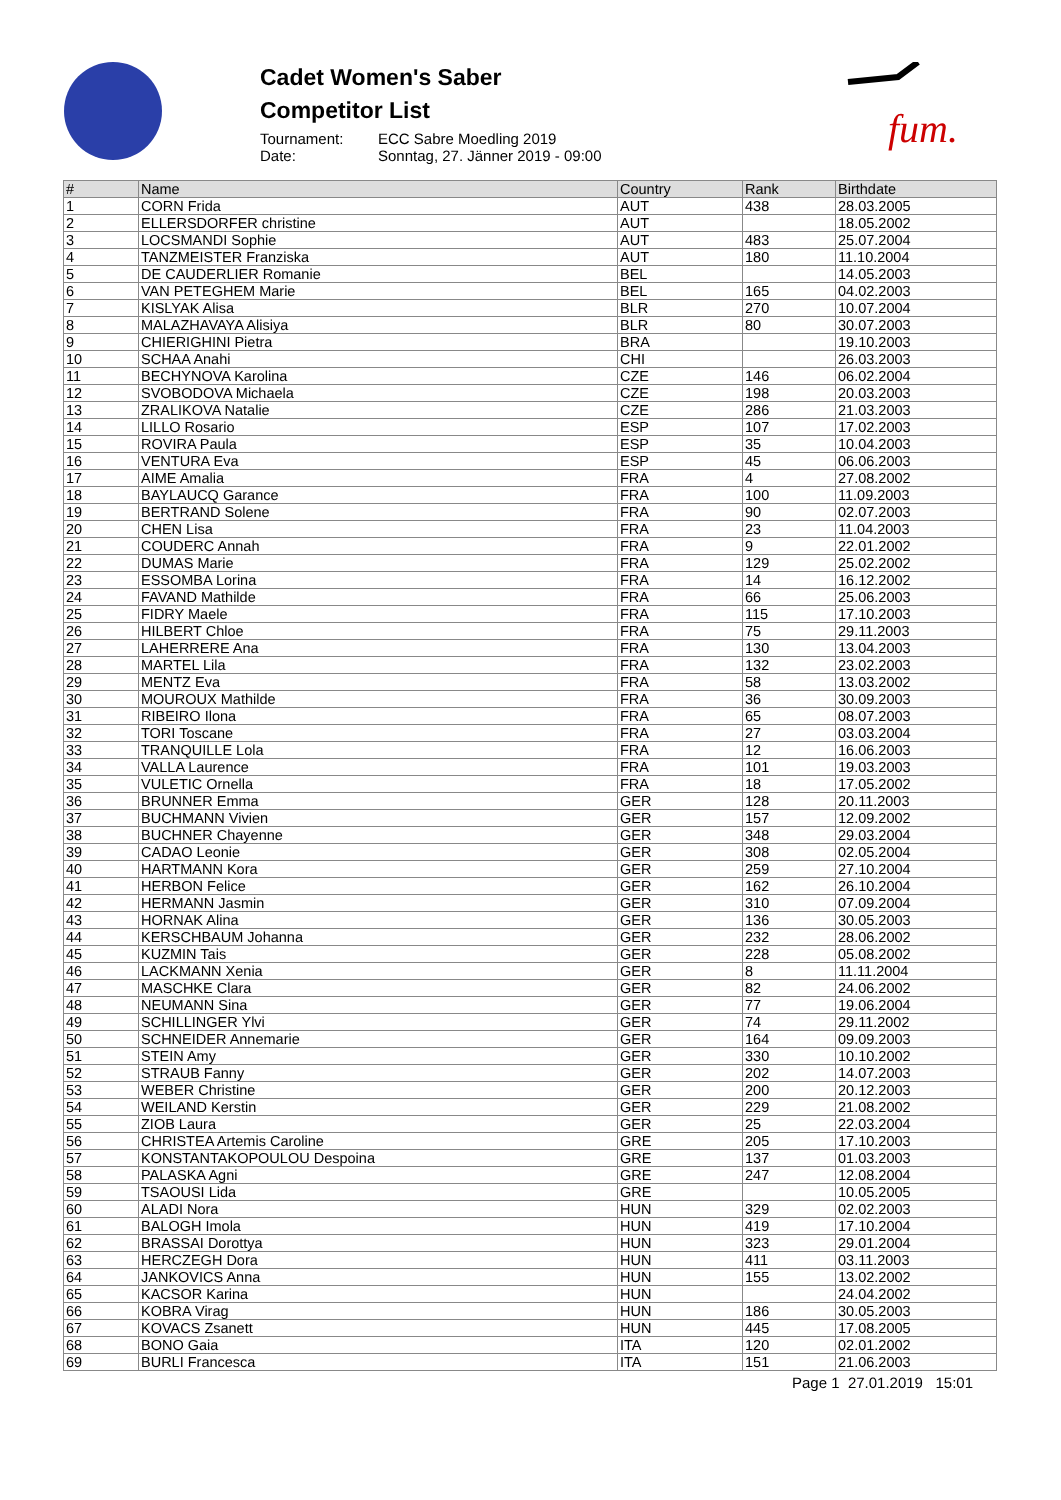Cadet Women's Saber
Competitor List
Tournament: ECC Sabre Moedling 2019
Date: Sonntag, 27. Jänner 2019 - 09:00
fum.
| # | Name | Country | Rank | Birthdate |
| --- | --- | --- | --- | --- |
| 1 | CORN Frida | AUT | 438 | 28.03.2005 |
| 2 | ELLERSDORFER christine | AUT | | 18.05.2002 |
| 3 | LOCSMANDI Sophie | AUT | 483 | 25.07.2004 |
| 4 | TANZMEISTER Franziska | AUT | 180 | 11.10.2004 |
| 5 | DE CAUDERLIER Romanie | BEL | | 14.05.2003 |
| 6 | VAN PETEGHEM Marie | BEL | 165 | 04.02.2003 |
| 7 | KISLYAK Alisa | BLR | 270 | 10.07.2004 |
| 8 | MALAZHAVAYA Alisiya | BLR | 80 | 30.07.2003 |
| 9 | CHIERIGHINI Pietra | BRA | | 19.10.2003 |
| 10 | SCHAA Anahi | CHI | | 26.03.2003 |
| 11 | BECHYNOVA Karolina | CZE | 146 | 06.02.2004 |
| 12 | SVOBODOVA Michaela | CZE | 198 | 20.03.2003 |
| 13 | ZRALIKOVA Natalie | CZE | 286 | 21.03.2003 |
| 14 | LILLO Rosario | ESP | 107 | 17.02.2003 |
| 15 | ROVIRA Paula | ESP | 35 | 10.04.2003 |
| 16 | VENTURA Eva | ESP | 45 | 06.06.2003 |
| 17 | AIME Amalia | FRA | 4 | 27.08.2002 |
| 18 | BAYLAUCQ Garance | FRA | 100 | 11.09.2003 |
| 19 | BERTRAND Solene | FRA | 90 | 02.07.2003 |
| 20 | CHEN Lisa | FRA | 23 | 11.04.2003 |
| 21 | COUDERC Annah | FRA | 9 | 22.01.2002 |
| 22 | DUMAS Marie | FRA | 129 | 25.02.2002 |
| 23 | ESSOMBA Lorina | FRA | 14 | 16.12.2002 |
| 24 | FAVAND Mathilde | FRA | 66 | 25.06.2003 |
| 25 | FIDRY Maele | FRA | 115 | 17.10.2003 |
| 26 | HILBERT Chloe | FRA | 75 | 29.11.2003 |
| 27 | LAHERRERE Ana | FRA | 130 | 13.04.2003 |
| 28 | MARTEL Lila | FRA | 132 | 23.02.2003 |
| 29 | MENTZ Eva | FRA | 58 | 13.03.2002 |
| 30 | MOUROUX Mathilde | FRA | 36 | 30.09.2003 |
| 31 | RIBEIRO Ilona | FRA | 65 | 08.07.2003 |
| 32 | TORI Toscane | FRA | 27 | 03.03.2004 |
| 33 | TRANQUILLE Lola | FRA | 12 | 16.06.2003 |
| 34 | VALLA Laurence | FRA | 101 | 19.03.2003 |
| 35 | VULETIC Ornella | FRA | 18 | 17.05.2002 |
| 36 | BRUNNER Emma | GER | 128 | 20.11.2003 |
| 37 | BUCHMANN Vivien | GER | 157 | 12.09.2002 |
| 38 | BUCHNER Chayenne | GER | 348 | 29.03.2004 |
| 39 | CADAO Leonie | GER | 308 | 02.05.2004 |
| 40 | HARTMANN Kora | GER | 259 | 27.10.2004 |
| 41 | HERBON Felice | GER | 162 | 26.10.2004 |
| 42 | HERMANN Jasmin | GER | 310 | 07.09.2004 |
| 43 | HORNAK Alina | GER | 136 | 30.05.2003 |
| 44 | KERSCHBAUM Johanna | GER | 232 | 28.06.2002 |
| 45 | KUZMIN Tais | GER | 228 | 05.08.2002 |
| 46 | LACKMANN Xenia | GER | 8 | 11.11.2004 |
| 47 | MASCHKE Clara | GER | 82 | 24.06.2002 |
| 48 | NEUMANN Sina | GER | 77 | 19.06.2004 |
| 49 | SCHILLINGER Ylvi | GER | 74 | 29.11.2002 |
| 50 | SCHNEIDER Annemarie | GER | 164 | 09.09.2003 |
| 51 | STEIN Amy | GER | 330 | 10.10.2002 |
| 52 | STRAUB Fanny | GER | 202 | 14.07.2003 |
| 53 | WEBER Christine | GER | 200 | 20.12.2003 |
| 54 | WEILAND Kerstin | GER | 229 | 21.08.2002 |
| 55 | ZIOB Laura | GER | 25 | 22.03.2004 |
| 56 | CHRISTEA Artemis Caroline | GRE | 205 | 17.10.2003 |
| 57 | KONSTANTAKOPOULOU Despoina | GRE | 137 | 01.03.2003 |
| 58 | PALASKA Agni | GRE | 247 | 12.08.2004 |
| 59 | TSAOUSI Lida | GRE | | 10.05.2005 |
| 60 | ALADI Nora | HUN | 329 | 02.02.2003 |
| 61 | BALOGH Imola | HUN | 419 | 17.10.2004 |
| 62 | BRASSAI Dorottya | HUN | 323 | 29.01.2004 |
| 63 | HERCZEGH Dora | HUN | 411 | 03.11.2003 |
| 64 | JANKOVICS Anna | HUN | 155 | 13.02.2002 |
| 65 | KACSOR Karina | HUN | | 24.04.2002 |
| 66 | KOBRA Virag | HUN | 186 | 30.05.2003 |
| 67 | KOVACS Zsanett | HUN | 445 | 17.08.2005 |
| 68 | BONO Gaia | ITA | 120 | 02.01.2002 |
| 69 | BURLI Francesca | ITA | 151 | 21.06.2003 |
Page 1 27.01.2019 15:01